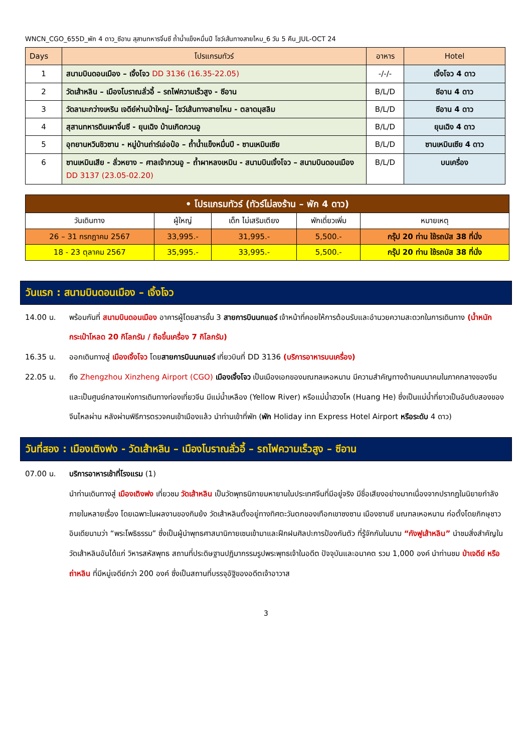WNCN_CGO_655D_พัก 4 ดาว_ซีอาน สุสานทหารจิ๋นซี ถ้ำน้ำแข็งหมื่นปี โชว์เส้นทางสายไหม_6 วัน 5 คืน_JUL-OCT 24
| Days | โปรแกรมทัวร์ | อาหาร | Hotel |
| --- | --- | --- | --- |
| 1 | สนามบินดอนเมือง – เจิ้งโจว DD 3136 (16.35-22.05) | -/-/- | เจิ้งโจว 4 ดาว |
| 2 | วัดเส้าหลิน – เมืองโบราณลั่วอี้ – รถไฟความเร็วสูง - ซีอาน | B/L/D | ซีอาน 4 ดาว |
| 3 | วัดลามะกว่างเหริน เจดีย์ห่านป่าใหญ่– โชว์เส้นทางสายไหม - ตลาดมุสลิม | B/L/D | ซีอาน 4 ดาว |
| 4 | สุสานทหารดินเผาจิ๋นซี - ยุนเฉิง บ้านเกิดกวนอู | B/L/D | ยุนเฉิง 4 ดาว |
| 5 | อุทยานหวินชิวซาน - หมู่บ้านถ่าร์เอ่อป๋อ – ถ้ำน้ำแข็งหมื่นปี - ซานเหมินเซีย | B/L/D | ซานเหมินเซีย 4 ดาว |
| 6 | ซานเหมินเสีย - ลั่วหยาง – ศาลเจ้ากวนอู – ถ้ำผาหลงเหมิน - สนามบินเจิ้งโจว – สนามบินดอนเมือง DD 3137 (23.05-02.20) | B/L/D | บนเครื่อง |
| • โปรแกรมทัวร์ (ทัวร์ไม่ลงร้าน – พัก 4 ดาว) | | | | |
| วันเดินทาง | ผู้ใหญ่ | เด็ก ไม่เสริมเตียง | พักเดี่ยวเพิ่ม | หมายเหตุ |
| 26 – 31 กรกฎาคม 2567 | 33,995.- | 31,995.- | 5,500.- | กรุ๊ป 20 ท่าน ใช้รถบัส 38 ที่นั่ง |
| 18 - 23 ตุลาคม 2567 | 35,995.- | 33,995.- | 5,500.- | กรุ๊ป 20 ท่าน ใช้รถบัส 38 ที่นั่ง |
วันแรก : สนามบินดอนเมือง – เจิ้งโจว
14.00 น. พร้อมกันที่ สนามบินดอนเมือง อาคารผู้โดยสารชั้น 3 สายการบินนกแอร์ เจ้าหน้าที่คอยให้การต้อนรับและอำนวยความสะดวกในการเดินทาง (น้ำหนักกระเป๋าโหลด 20 กิโลกรัม / ถือขึ้นเครื่อง 7 กิโลกรัม)
16.35 น. ออกเดินทางสู่ เมืองเจิ้งโจว โดยสายการบินนกแอร์ เที่ยวบินที่ DD 3136 (บริการอาหารบนเครื่อง)
22.05 น. ถึง Zhengzhou Xinzheng Airport (CGO) เมืองเจิ้งโจว เป็นเมืองเอกของมณฑลเหอหนาน มีความสำคัญทางด้านคมนาคมในภาคกลางของจีนและเป็นศูนย์กลางแห่งการเดินทางท่องเที่ยวจีน มีแม่น้ำเหลือง (Yellow River) หรือแม่น้ำฮวงโห (Huang He) ซึ่งเป็นแม่น้ำที่ยาวเป็นอันดับสองของจีนไหลผ่าน หลังผ่านพิธีการตรวจคนเข้าเมืองแล้ว นำท่านเข้าที่พัก (พัก Holiday inn Express Hotel Airport หรือระดับ 4 ดาว)
วันที่สอง : เมืองเติงฟง - วัดเส้าหลิน – เมืองโบราณลั่วอี้ – รถไฟความเร็วสูง – ซีอาน
07.00 น. บริการอาหารเช้าที่โรงแรม (1)
นำท่านเดินทางสู่ เมืองเติงฟง เที่ยวชม วัดเส้าหลิน เป็นวัดพุทธนิกายมหายานในประเทศจีนที่มีอยู่จริง มีชื่อเสียงอย่างมากเนื่องจากปรากฏในนิยายกำลังภายในหลายเรื่อง โดยเฉพาะในผลงานของกิมย้ง วัดเส้าหลินตั้งอยู่ทางทิศตะวันตกของเทือกเขาซงซาน เมืองซานซี มณฑลเหอหนาน ก่อตั้งโดยภิกษุชาวอินเดียนามว่า “พระโพธิธรรม” ซึ่งเป็นผู้นำพุทธศาสนานิกายเซนเข้ามาและฝึกฝนศิลปะการป้องกันตัว ที่รู้จักกันในนาม “กังฟูเส้าหลิน” นำชมสิ่งสำคัญในวัดเส้าหลินอันได้แก่ วิหารสหัสพุทธ สถานที่ประดิษฐานปฏิมากรรมรูปพระพุทธเจ้าในอดีต ปัจจุบันและอนาคต รวม 1,000 องค์ นำท่านชม ป่าเจดีย์ หรือ ถ่าหลิน ที่มีหมู่เจดีย์กว่า 200 องค์ ซึ่งเป็นสถานที่บรรจุอัฐิของอดีตเจ้าอาวาส
3